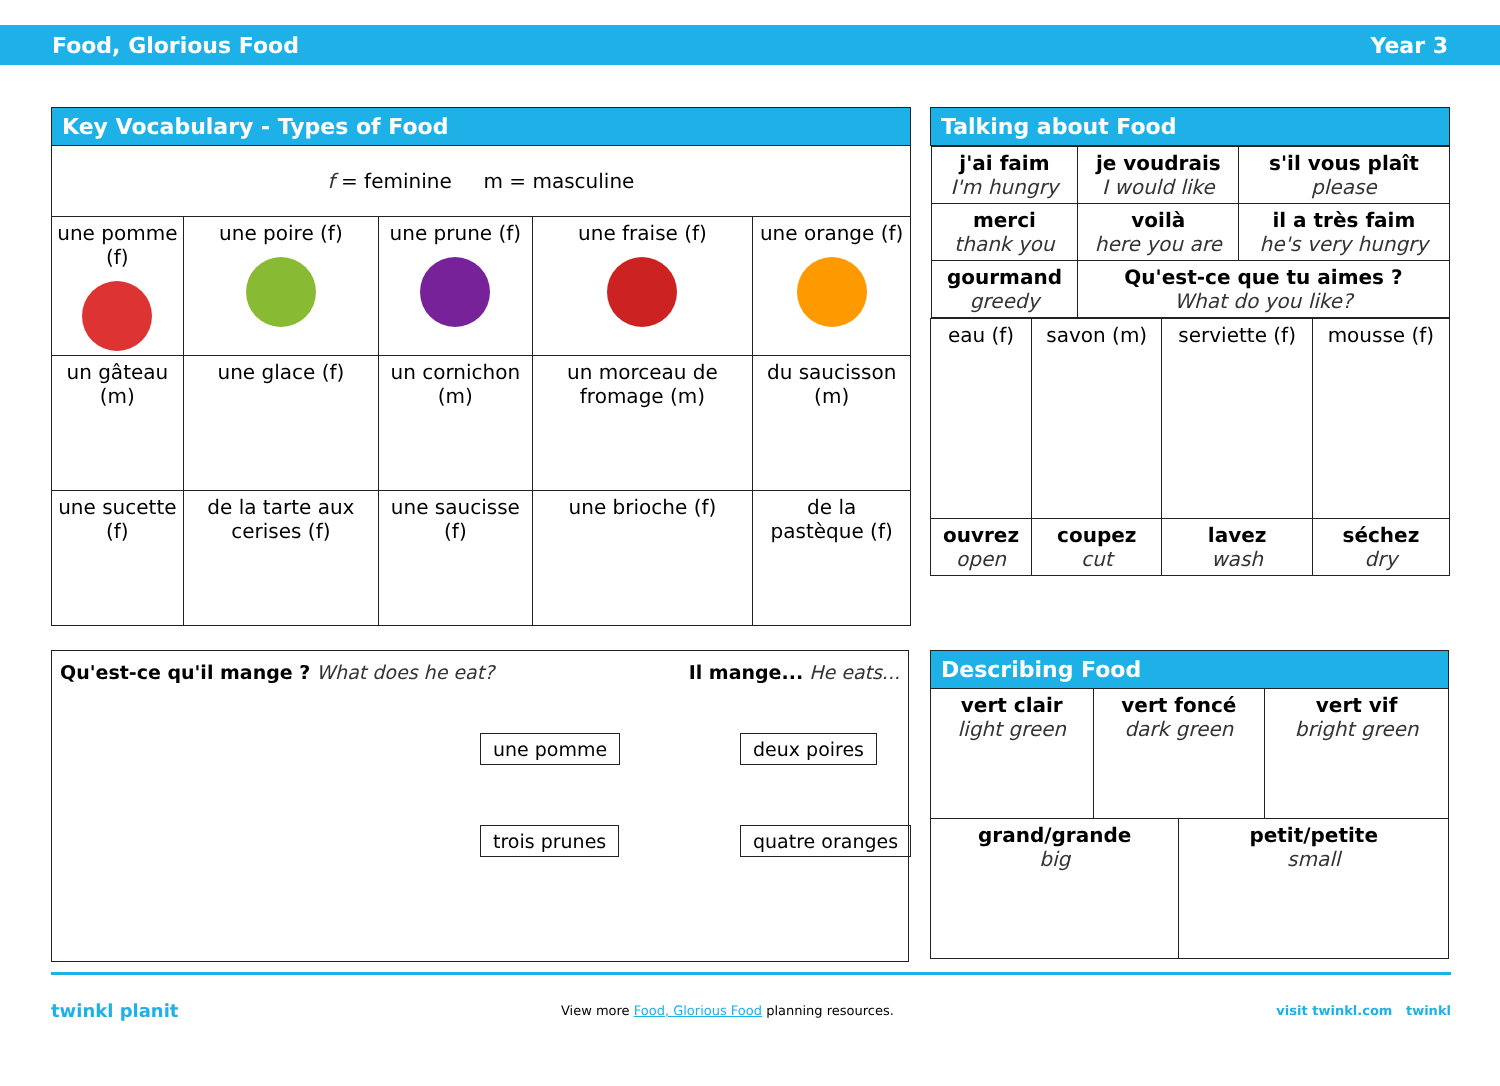Food, Glorious Food Year 3
| Key Vocabulary - Types of Food | | | | |
| --- | --- | --- | --- | --- |
| f = feminine m = masculine | | | | |
| une pomme (f) | une poire (f) | une prune (f) | une fraise (f) | une orange (f) |
| un gâteau (m) | une glace (f) | un cornichon (m) | un morceau de fromage (m) | du saucisson (m) |
| une sucette (f) | de la tarte aux cerises (f) | une saucisse (f) | une brioche (f) | de la pastèque (f) |
| Talking about Food | | | |
| --- | --- | --- | --- |
| / j'ai faim I'm hungry / je voudrais I would like / s'il vous plaît please / / merci thank you / voilà here you are / il a très faim he's very hungry / / gourmand greedy / Qu'est-ce que tu aimes ? What do you like? / / | | | |
| eau (f) | savon (m) | serviette (f) | mousse (f) |
| ouvrez open | coupez cut | lavez wash | séchez dry |
Qu'est-ce qu'il mange ? What does he eat? Il mange... He eats...
une pomme deux poires trois prunes quatre oranges
| Describing Food | | | |
| --- | --- | --- | --- |
| vert clair light green | vert foncé dark green | | vert vif bright green |
| grand/grande big | | petit/petite small | |
twinkl planit View more Food, Glorious Food planning resources. visit twinkl.com twinkl